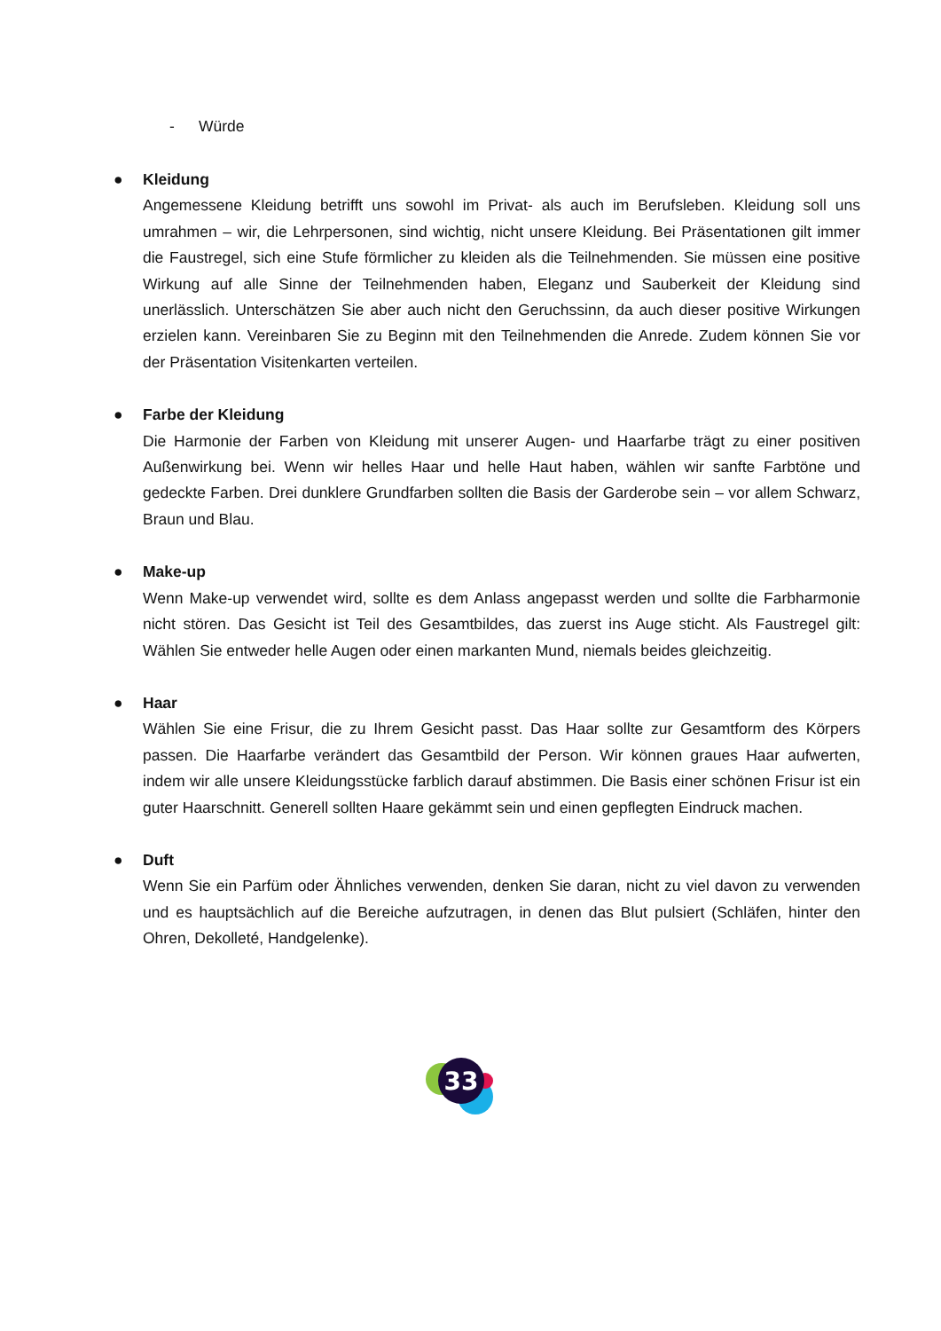- Würde
● Kleidung
Angemessene Kleidung betrifft uns sowohl im Privat- als auch im Berufsleben. Kleidung soll uns umrahmen – wir, die Lehrpersonen, sind wichtig, nicht unsere Kleidung. Bei Präsentationen gilt immer die Faustregel, sich eine Stufe förmlicher zu kleiden als die Teilnehmenden. Sie müssen eine positive Wirkung auf alle Sinne der Teilnehmenden haben, Eleganz und Sauberkeit der Kleidung sind unerlässlich. Unterschätzen Sie aber auch nicht den Geruchssinn, da auch dieser positive Wirkungen erzielen kann. Vereinbaren Sie zu Beginn mit den Teilnehmenden die Anrede. Zudem können Sie vor der Präsentation Visitenkarten verteilen.
● Farbe der Kleidung
Die Harmonie der Farben von Kleidung mit unserer Augen- und Haarfarbe trägt zu einer positiven Außenwirkung bei. Wenn wir helles Haar und helle Haut haben, wählen wir sanfte Farbtöne und gedeckte Farben. Drei dunklere Grundfarben sollten die Basis der Garderobe sein – vor allem Schwarz, Braun und Blau.
● Make-up
Wenn Make-up verwendet wird, sollte es dem Anlass angepasst werden und sollte die Farbharmonie nicht stören. Das Gesicht ist Teil des Gesamtbildes, das zuerst ins Auge sticht. Als Faustregel gilt: Wählen Sie entweder helle Augen oder einen markanten Mund, niemals beides gleichzeitig.
● Haar
Wählen Sie eine Frisur, die zu Ihrem Gesicht passt. Das Haar sollte zur Gesamtform des Körpers passen. Die Haarfarbe verändert das Gesamtbild der Person. Wir können graues Haar aufwerten, indem wir alle unsere Kleidungsstücke farblich darauf abstimmen. Die Basis einer schönen Frisur ist ein guter Haarschnitt. Generell sollten Haare gekämmt sein und einen gepflegten Eindruck machen.
● Duft
Wenn Sie ein Parfüm oder Ähnliches verwenden, denken Sie daran, nicht zu viel davon zu verwenden und es hauptsächlich auf die Bereiche aufzutragen, in denen das Blut pulsiert (Schläfen, hinter den Ohren, Dekolleté, Handgelenke).
33